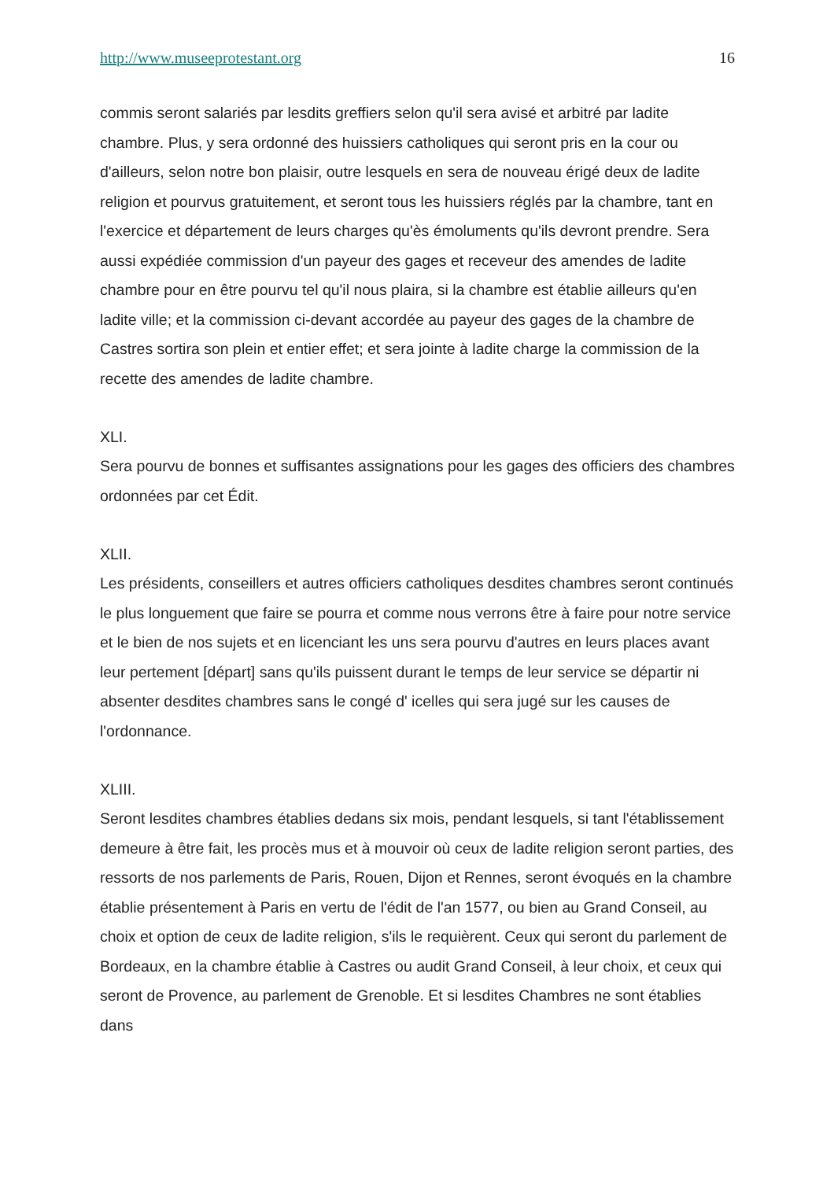http://www.museeprotestant.org 16
commis seront salariés par lesdits greffiers selon qu'il sera avisé et arbitré par ladite chambre. Plus, y sera ordonné des huissiers catholiques qui seront pris en la cour ou d'ailleurs, selon notre bon plaisir, outre lesquels en sera de nouveau érigé deux de ladite religion et pourvus gratuitement, et seront tous les huissiers réglés par la chambre, tant en l'exercice et département de leurs charges qu'ès émoluments qu'ils devront prendre. Sera aussi expédiée commission d'un payeur des gages et receveur des amendes de ladite chambre pour en être pourvu tel qu'il nous plaira, si la chambre est établie ailleurs qu'en ladite ville; et la commission ci-devant accordée au payeur des gages de la chambre de Castres sortira son plein et entier effet; et sera jointe à ladite charge la commission de la recette des amendes de ladite chambre.
XLI.
Sera pourvu de bonnes et suffisantes assignations pour les gages des officiers des chambres ordonnées par cet Édit.
XLII.
Les présidents, conseillers et autres officiers catholiques desdites chambres seront continués le plus longuement que faire se pourra et comme nous verrons être à faire pour notre service et le bien de nos sujets et en licenciant les uns sera pourvu d'autres en leurs places avant leur pertement [départ] sans qu'ils puissent durant le temps de leur service se départir ni absenter desdites chambres sans le congé d' icelles qui sera jugé sur les causes de l'ordonnance.
XLIII.
Seront lesdites chambres établies dedans six mois, pendant lesquels, si tant l'établissement demeure à être fait, les procès mus et à mouvoir où ceux de ladite religion seront parties, des ressorts de nos parlements de Paris, Rouen, Dijon et Rennes, seront évoqués en la chambre établie présentement à Paris en vertu de l'édit de l'an 1577, ou bien au Grand Conseil, au choix et option de ceux de ladite religion, s'ils le requièrent. Ceux qui seront du parlement de Bordeaux, en la chambre établie à Castres ou audit Grand Conseil, à leur choix, et ceux qui seront de Provence, au parlement de Grenoble. Et si lesdites Chambres ne sont établies dans